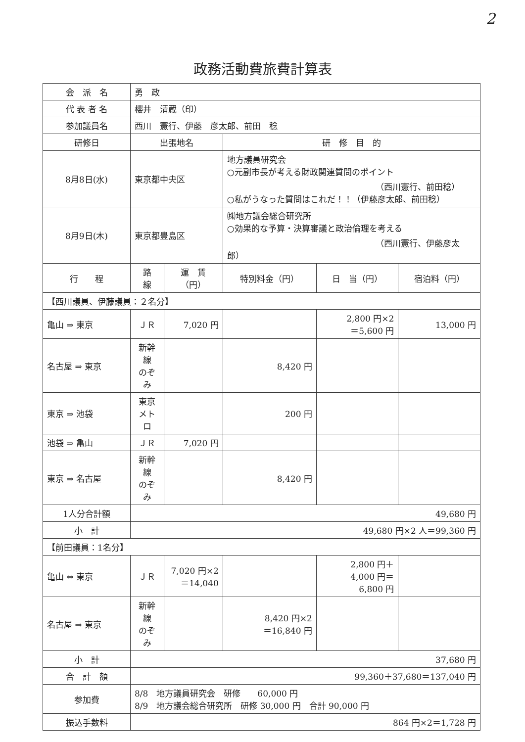2
政務活動費旅費計算表
| 会 派 名 | 勇 政 | | | | |
| 代 表 者 名 | 櫻井 清蔵（印） | | | | |
| 参加議員名 | 西川 憲行、伊藤 彦太郎、前田 稔 | | | | |
| 研修日 | 出張地名 | | 研 修 目 的 | | |
| 8月8日(水) | 東京都中央区 | | 地方議員研究会 ○元副市長が考える財政関連質問のポイント （西川憲行、前田稔） ○私がうなった質問はこれだ！！（伊藤彦太郎、前田稔） | | |
| 8月9日(木) | 東京都豊島区 | | ㈱地方議会総合研究所 ○効果的な予算・決算審議と政治倫理を考える （西川憲行、伊藤彦太郎） | | |
| 行 程 | 路 線 | 運 賃（円） | 特別料金（円） | 日 当（円） | 宿泊料（円） |
| 【西川議員、伊藤議員：２名分】 | | | | | |
| 亀山 ⇒ 東京 | ＪＲ | 7,020 円 | | 2,800 円×2 ＝5,600 円 | 13,000 円 |
| 名古屋 ⇒ 東京 | 新幹線 のぞみ | | 8,420 円 | | |
| 東京 ⇒ 池袋 | 東京 メトロ | | 200 円 | | |
| 池袋 ⇒ 亀山 | ＪＲ | 7,020 円 | | | |
| 東京 ⇒ 名古屋 | 新幹線 のぞみ | | 8,420 円 | | |
| 1人分合計額 | 49,680 円 | | | | |
| 小 計 | 49,680 円×2 人＝99,360 円 | | | | |
| 【前田議員：1名分】 | | | | | |
| 亀山 ⇔ 東京 | ＪＲ | 7,020 円×2 ＝14,040 | | 2,800 円＋ 4,000 円＝ 6,800 円 | |
| 名古屋 ⇒ 東京 | 新幹線 のぞみ | | 8,420 円×2 ＝16,840 円 | | |
| 小 計 | 37,680 円 | | | | |
| 合 計 額 | 99,360＋37,680＝137,040 円 | | | | |
| 参加費 | 8/8 地方議員研究会 研修 60,000 円 8/9 地方議会総合研究所 研修 30,000 円 合計 90,000 円 | | | | |
| 振込手数料 | 864 円×2＝1,728 円 | | | | |